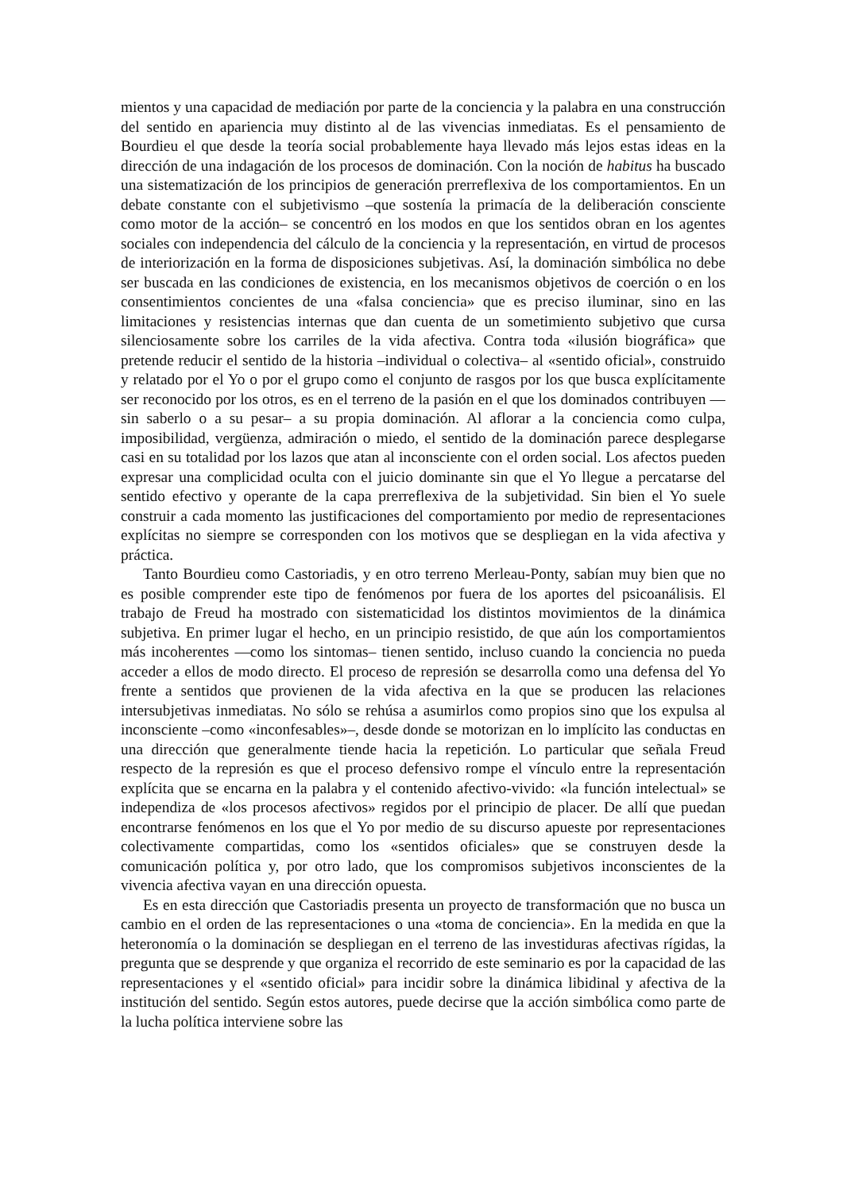mientos y una capacidad de mediación por parte de la conciencia y la palabra en una construcción del sentido en apariencia muy distinto al de las vivencias inmediatas. Es el pensamiento de Bourdieu el que desde la teoría social probablemente haya llevado más lejos estas ideas en la dirección de una indagación de los procesos de dominación. Con la noción de habitus ha buscado una sistematización de los principios de generación prerreflexiva de los comportamientos. En un debate constante con el subjetivismo –que sostenía la primacía de la deliberación consciente como motor de la acción– se concentró en los modos en que los sentidos obran en los agentes sociales con independencia del cálculo de la conciencia y la representación, en virtud de procesos de interiorización en la forma de disposiciones subjetivas. Así, la dominación simbólica no debe ser buscada en las condiciones de existencia, en los mecanismos objetivos de coerción o en los consentimientos concientes de una «falsa conciencia» que es preciso iluminar, sino en las limitaciones y resistencias internas que dan cuenta de un sometimiento subjetivo que cursa silenciosamente sobre los carriles de la vida afectiva. Contra toda «ilusión biográfica» que pretende reducir el sentido de la historia –individual o colectiva– al «sentido oficial», construido y relatado por el Yo o por el grupo como el conjunto de rasgos por los que busca explícitamente ser reconocido por los otros, es en el terreno de la pasión en el que los dominados contribuyen —sin saberlo o a su pesar– a su propia dominación. Al aflorar a la conciencia como culpa, imposibilidad, vergüenza, admiración o miedo, el sentido de la dominación parece desplegarse casi en su totalidad por los lazos que atan al inconsciente con el orden social. Los afectos pueden expresar una complicidad oculta con el juicio dominante sin que el Yo llegue a percatarse del sentido efectivo y operante de la capa prerreflexiva de la subjetividad. Sin bien el Yo suele construir a cada momento las justificaciones del comportamiento por medio de representaciones explícitas no siempre se corresponden con los motivos que se despliegan en la vida afectiva y práctica.
Tanto Bourdieu como Castoriadis, y en otro terreno Merleau-Ponty, sabían muy bien que no es posible comprender este tipo de fenómenos por fuera de los aportes del psicoanálisis. El trabajo de Freud ha mostrado con sistematicidad los distintos movimientos de la dinámica subjetiva. En primer lugar el hecho, en un principio resistido, de que aún los comportamientos más incoherentes —como los sintomas– tienen sentido, incluso cuando la conciencia no pueda acceder a ellos de modo directo. El proceso de represión se desarrolla como una defensa del Yo frente a sentidos que provienen de la vida afectiva en la que se producen las relaciones intersubjetivas inmediatas. No sólo se rehúsa a asumirlos como propios sino que los expulsa al inconsciente –como «inconfesables»–, desde donde se motorizan en lo implícito las conductas en una dirección que generalmente tiende hacia la repetición. Lo particular que señala Freud respecto de la represión es que el proceso defensivo rompe el vínculo entre la representación explícita que se encarna en la palabra y el contenido afectivo-vivido: «la función intelectual» se independiza de «los procesos afectivos» regidos por el principio de placer. De allí que puedan encontrarse fenómenos en los que el Yo por medio de su discurso apueste por representaciones colectivamente compartidas, como los «sentidos oficiales» que se construyen desde la comunicación política y, por otro lado, que los compromisos subjetivos inconscientes de la vivencia afectiva vayan en una dirección opuesta.
Es en esta dirección que Castoriadis presenta un proyecto de transformación que no busca un cambio en el orden de las representaciones o una «toma de conciencia». En la medida en que la heteronomía o la dominación se despliegan en el terreno de las investiduras afectivas rígidas, la pregunta que se desprende y que organiza el recorrido de este seminario es por la capacidad de las representaciones y el «sentido oficial» para incidir sobre la dinámica libidinal y afectiva de la institución del sentido. Según estos autores, puede decirse que la acción simbólica como parte de la lucha política interviene sobre las